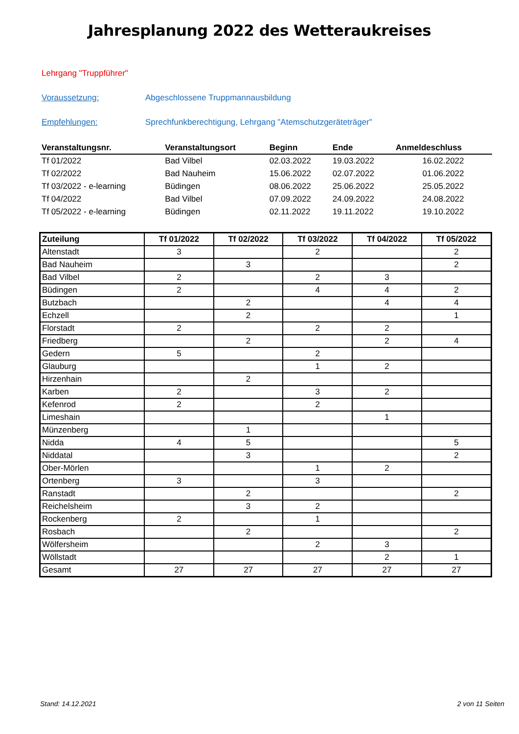Jahresplanung 2022 des Wetteraukreises
Lehrgang "Truppführer"
Voraussetzung: Abgeschlossene Truppmannausbildung
Empfehlungen: Sprechfunkberechtigung, Lehrgang "Atemschutzgeräteträger"
| Veranstaltungsnr. | Veranstaltungsort | Beginn | Ende | Anmeldeschluss |
| --- | --- | --- | --- | --- |
| Tf 01/2022 | Bad Vilbel | 02.03.2022 | 19.03.2022 | 16.02.2022 |
| Tf 02/2022 | Bad Nauheim | 15.06.2022 | 02.07.2022 | 01.06.2022 |
| Tf 03/2022 - e-learning | Büdingen | 08.06.2022 | 25.06.2022 | 25.05.2022 |
| Tf 04/2022 | Bad Vilbel | 07.09.2022 | 24.09.2022 | 24.08.2022 |
| Tf 05/2022 - e-learning | Büdingen | 02.11.2022 | 19.11.2022 | 19.10.2022 |
| Zuteilung | Tf 01/2022 | Tf 02/2022 | Tf 03/2022 | Tf 04/2022 | Tf 05/2022 |
| --- | --- | --- | --- | --- | --- |
| Altenstadt | 3 | | 2 | | 2 |
| Bad Nauheim | | 3 | | | 2 |
| Bad Vilbel | 2 | | 2 | 3 | |
| Büdingen | 2 | | 4 | 4 | 2 |
| Butzbach | | 2 | | 4 | 4 |
| Echzell | | 2 | | | 1 |
| Florstadt | 2 | | 2 | 2 | |
| Friedberg | | 2 | | 2 | 4 |
| Gedern | 5 | | 2 | | |
| Glauburg | | | 1 | 2 | |
| Hirzenhain | | 2 | | | |
| Karben | 2 | | 3 | 2 | |
| Kefenrod | 2 | | 2 | | |
| Limeshain | | | | 1 | |
| Münzenberg | | 1 | | | |
| Nidda | 4 | 5 | | | 5 |
| Niddatal | | 3 | | | 2 |
| Ober-Mörlen | | | 1 | 2 | |
| Ortenberg | 3 | | 3 | | |
| Ranstadt | | 2 | | | 2 |
| Reichelsheim | | 3 | 2 | | |
| Rockenberg | 2 | | 1 | | |
| Rosbach | | 2 | | | 2 |
| Wölfersheim | | | 2 | 3 | |
| Wöllstadt | | | | 2 | 1 |
| Gesamt | 27 | 27 | 27 | 27 | 27 |
Stand: 14.12.2021 2 von 11 Seiten